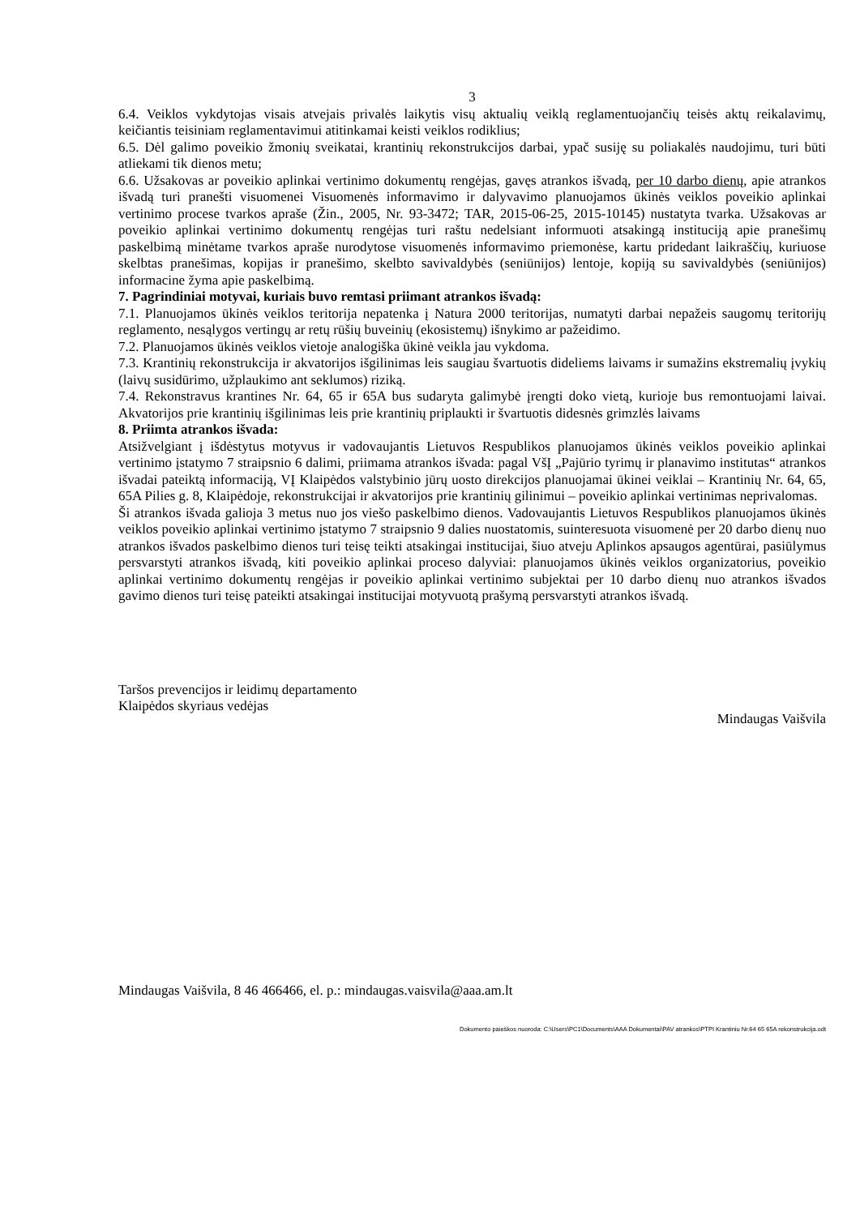3
6.4. Veiklos vykdytojas visais atvejais privalės laikytis visų aktualių veiklą reglamentuojančių teisės aktų reikalavimų, keičiantis teisiniam reglamentavimui atitinkamai keisti veiklos rodiklius;
6.5. Dėl galimo poveikio žmonių sveikatai, krantinių rekonstrukcijos darbai, ypač susiję su poliakalės naudojimu, turi būti atliekami tik dienos metu;
6.6. Užsakovas ar poveikio aplinkai vertinimo dokumentų rengėjas, gavęs atrankos išvadą, per 10 darbo dienų, apie atrankos išvadą turi pranešti visuomenei Visuomenės informavimo ir dalyvavimo planuojamos ūkinės veiklos poveikio aplinkai vertinimo procese tvarkos apraše (Žin., 2005, Nr. 93-3472; TAR, 2015-06-25, 2015-10145) nustatyta tvarka. Užsakovas ar poveikio aplinkai vertinimo dokumentų rengėjas turi raštu nedelsiant informuoti atsakingą instituciją apie pranešimų paskelbimą minėtame tvarkos apraše nurodytose visuomenės informavimo priemonėse, kartu pridedant laikraščių, kuriuose skelbtas pranešimas, kopijas ir pranešimo, skelbto savivaldybės (seniūnijos) lentoje, kopiją su savivaldybės (seniūnijos) informacine žyma apie paskelbimą.
7. Pagrindiniai motyvai, kuriais buvo remtasi priimant atrankos išvadą:
7.1. Planuojamos ūkinės veiklos teritorija nepatenka į Natura 2000 teritorijas, numatyti darbai nepažeis saugomų teritorijų reglamento, nesąlygos vertingų ar retų rūšių buveinių (ekosistemų) išnykimo ar pažeidimo.
7.2. Planuojamos ūkinės veiklos vietoje analogiška ūkinė veikla jau vykdoma.
7.3. Krantinių rekonstrukcija ir akvatorijos išgilinimas leis saugiau švartuotis dideliems laivams ir sumažins ekstremalių įvykių (laivų susidūrimo, užplaukimo ant seklumos) riziką.
7.4. Rekonstravus krantines Nr. 64, 65 ir 65A bus sudaryta galimybė įrengti doko vietą, kurioje bus remontuojami laivai. Akvatorijos prie krantinių išgilinimas leis prie krantinių priplaukti ir švartuotis didesnės grimzlės laivams
8. Priimta atrankos išvada:
Atsižvelgiant į išdėstytus motyvus ir vadovaujantis Lietuvos Respublikos planuojamos ūkinės veiklos poveikio aplinkai vertinimo įstatymo 7 straipsnio 6 dalimi, priimama atrankos išvada: pagal VšĮ „Pajūrio tyrimų ir planavimo institutas“ atrankos išvadai pateiktą informaciją, VĮ Klaipėdos valstybinio jūrų uosto direkcijos planuojamai ūkinei veiklai – Krantinių Nr. 64, 65, 65A Pilies g. 8, Klaipėdoje, rekonstrukcijai ir akvatorijos prie krantinių gilinimui – poveikio aplinkai vertinimas neprivalomas.
Ši atrankos išvada galioja 3 metus nuo jos viešo paskelbimo dienos. Vadovaujantis Lietuvos Respublikos planuojamos ūkinės veiklos poveikio aplinkai vertinimo įstatymo 7 straipsnio 9 dalies nuostatomis, suinteresuota visuomenė per 20 darbo dienų nuo atrankos išvados paskelbimo dienos turi teisę teikti atsakingai institucijai, šiuo atveju Aplinkos apsaugos agentūrai, pasiūlymus persvarstyti atrankos išvadą, kiti poveikio aplinkai proceso dalyviai: planuojamos ūkinės veiklos organizatorius, poveikio aplinkai vertinimo dokumentų rengėjas ir poveikio aplinkai vertinimo subjektai per 10 darbo dienų nuo atrankos išvados gavimo dienos turi teisę pateikti atsakingai institucijai motyvuotą prašymą persvarstyti atrankos išvadą.
Taršos prevencijos ir leidimų departamento
Klaipėdos skyriaus vedėjas
Mindaugas Vaišvila
Mindaugas Vaišvila, 8 46 466466, el. p.: mindaugas.vaisvila@aaa.am.lt
Dokumento paieškos nuoroda: C:\Users\PC1\Documents\AAA Dokumentai\PAV atrankos\PTPI Krantiniu Nr.64 65 65A rekonstrukcija.odt